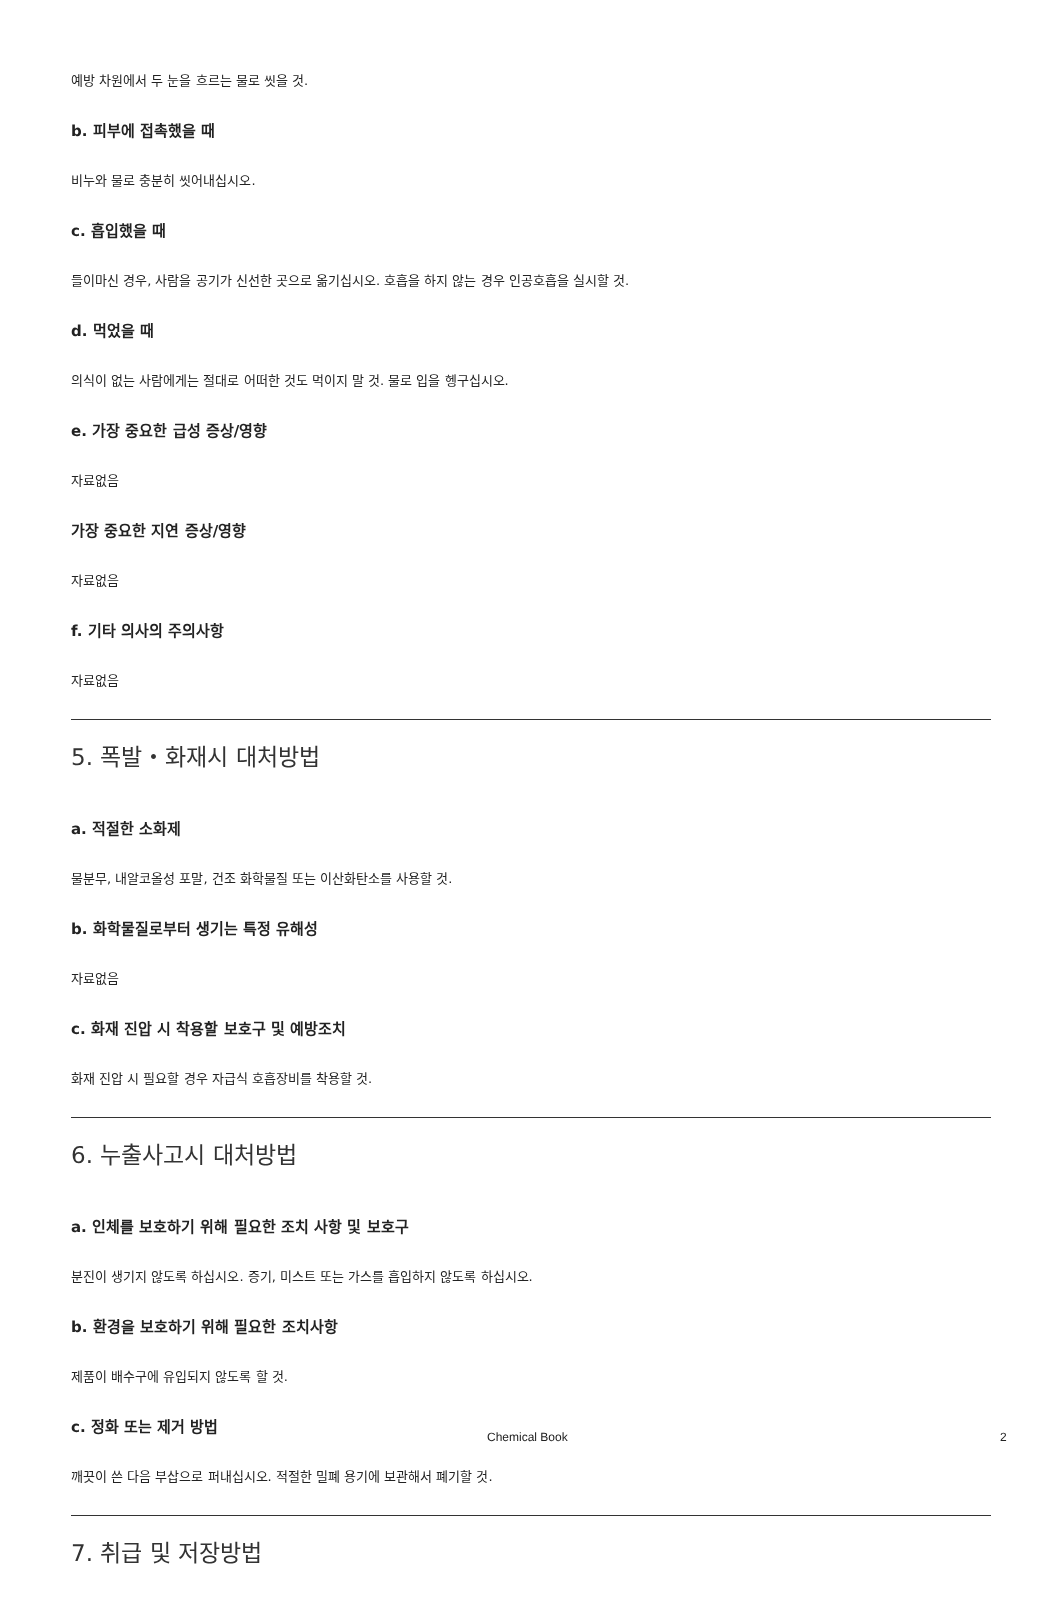예방 차원에서 두 눈을 흐르는 물로 씻을 것.
b. 피부에 접촉했을 때
비누와 물로 충분히 씻어내십시오.
c. 흡입했을 때
들이마신 경우, 사람을 공기가 신선한 곳으로 옮기십시오. 호흡을 하지 않는 경우 인공호흡을 실시할 것.
d. 먹었을 때
의식이 없는 사람에게는 절대로 어떠한 것도 먹이지 말 것. 물로 입을 헹구십시오.
e. 가장 중요한 급성 증상/영향
자료없음
가장 중요한 지연 증상/영향
자료없음
f. 기타 의사의 주의사항
자료없음
5. 폭발・화재시 대처방법
a. 적절한 소화제
물분무, 내알코올성 포말, 건조 화학물질 또는 이산화탄소를 사용할 것.
b. 화학물질로부터 생기는 특정 유해성
자료없음
c. 화재 진압 시 착용할 보호구 및 예방조치
화재 진압 시 필요할 경우 자급식 호흡장비를 착용할 것.
6. 누출사고시 대처방법
a. 인체를 보호하기 위해 필요한 조치 사항 및 보호구
분진이 생기지 않도록 하십시오. 증기, 미스트 또는 가스를 흡입하지 않도록 하십시오.
b. 환경을 보호하기 위해 필요한 조치사항
제품이 배수구에 유입되지 않도록 할 것.
c. 정화 또는 제거 방법
깨끗이 쓴 다음 부삽으로 퍼내십시오. 적절한 밀폐 용기에 보관해서 폐기할 것.
7. 취급 및 저장방법
Chemical Book 2